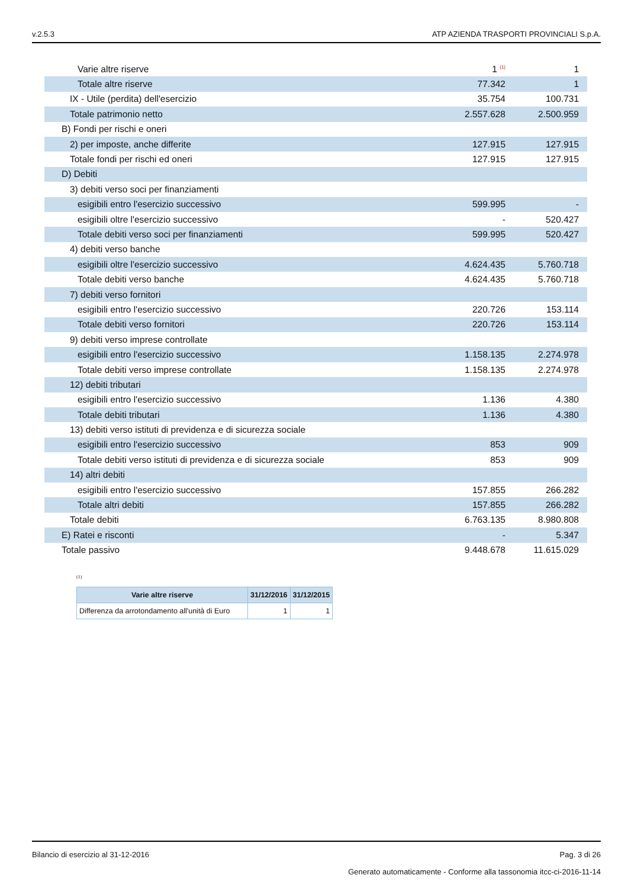v.2.5.3 ATP AZIENDA TRASPORTI PROVINCIALI S.p.A.
| Varie altre riserve | 1 <sup>(1)</sup> | 1 |
| Totale altre riserve | 77.342 | 1 |
| IX - Utile (perdita) dell'esercizio | 35.754 | 100.731 |
| Totale patrimonio netto | 2.557.628 | 2.500.959 |
| B) Fondi per rischi e oneri | | |
| 2) per imposte, anche differite | 127.915 | 127.915 |
| Totale fondi per rischi ed oneri | 127.915 | 127.915 |
| D) Debiti | | |
| 3) debiti verso soci per finanziamenti | | |
| esigibili entro l'esercizio successivo | 599.995 | - |
| esigibili oltre l'esercizio successivo | - | 520.427 |
| Totale debiti verso soci per finanziamenti | 599.995 | 520.427 |
| 4) debiti verso banche | | |
| esigibili oltre l'esercizio successivo | 4.624.435 | 5.760.718 |
| Totale debiti verso banche | 4.624.435 | 5.760.718 |
| 7) debiti verso fornitori | | |
| esigibili entro l'esercizio successivo | 220.726 | 153.114 |
| Totale debiti verso fornitori | 220.726 | 153.114 |
| 9) debiti verso imprese controllate | | |
| esigibili entro l'esercizio successivo | 1.158.135 | 2.274.978 |
| Totale debiti verso imprese controllate | 1.158.135 | 2.274.978 |
| 12) debiti tributari | | |
| esigibili entro l'esercizio successivo | 1.136 | 4.380 |
| Totale debiti tributari | 1.136 | 4.380 |
| 13) debiti verso istituti di previdenza e di sicurezza sociale | | |
| esigibili entro l'esercizio successivo | 853 | 909 |
| Totale debiti verso istituti di previdenza e di sicurezza sociale | 853 | 909 |
| 14) altri debiti | | |
| esigibili entro l'esercizio successivo | 157.855 | 266.282 |
| Totale altri debiti | 157.855 | 266.282 |
| Totale debiti | 6.763.135 | 8.980.808 |
| E) Ratei e risconti | - | 5.347 |
| Totale passivo | 9.448.678 | 11.615.029 |
(1)
| Varie altre riserve | 31/12/2016 | 31/12/2015 |
| --- | --- | --- |
| Differenza da arrotondamento all'unità di Euro | 1 | 1 |
Bilancio di esercizio al 31-12-2016 Pag. 3 di 26
Generato automaticamente - Conforme alla tassonomia itcc-ci-2016-11-14